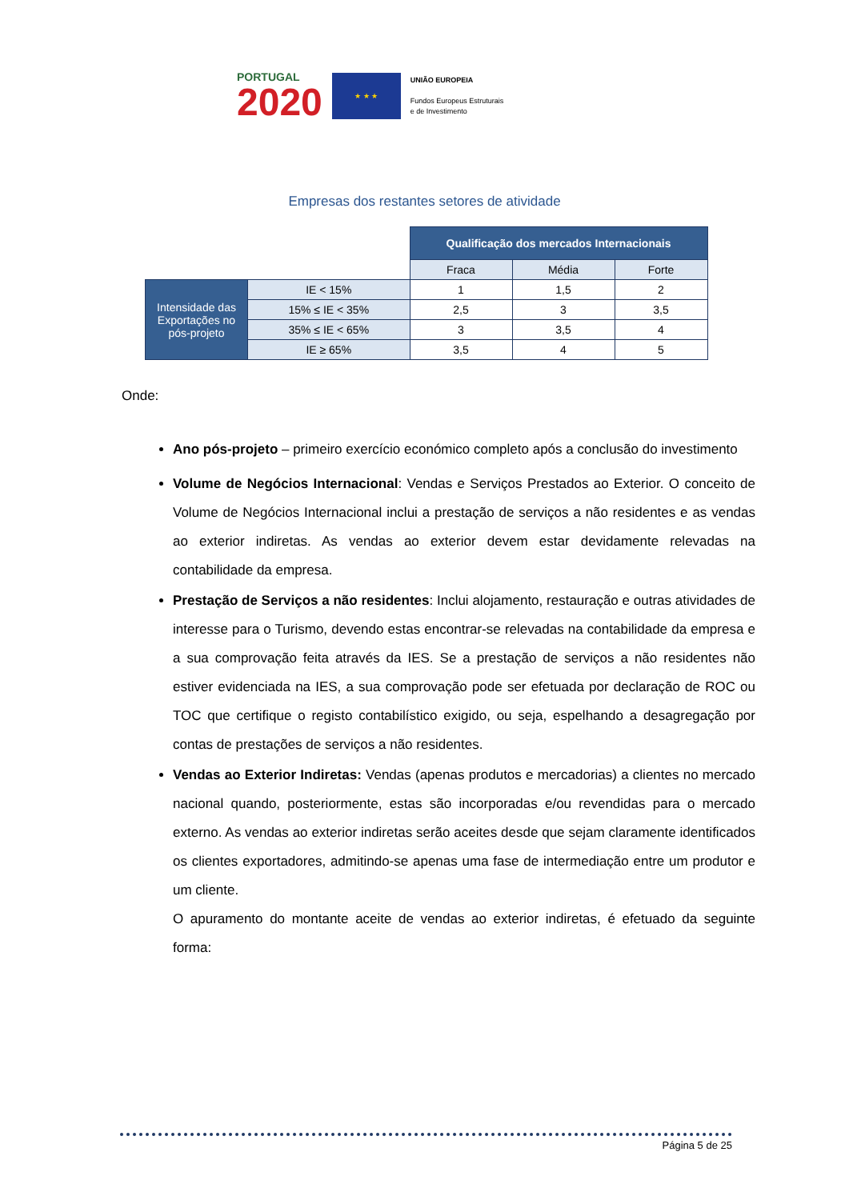PORTUGAL
2020
★ ★ ★
UNIÃO EUROPEIA
Fundos Europeus Estruturais
e de Investimento
Empresas dos restantes setores de atividade
| | | Qualificação dos mercados Internacionais | | |
| | | Fraca | Média | Forte |
| Intensidade das Exportações no pós-projeto | IE < 15% | 1 | 1,5 | 2 |
| | 15% ≤ IE < 35% | 2,5 | 3 | 3,5 |
| | 35% ≤ IE < 65% | 3 | 3,5 | 4 |
| | IE ≥ 65% | 3,5 | 4 | 5 |
Onde:
Ano pós-projeto – primeiro exercício económico completo após a conclusão do investimento
Volume de Negócios Internacional: Vendas e Serviços Prestados ao Exterior. O conceito de Volume de Negócios Internacional inclui a prestação de serviços a não residentes e as vendas ao exterior indiretas. As vendas ao exterior devem estar devidamente relevadas na contabilidade da empresa.
Prestação de Serviços a não residentes: Inclui alojamento, restauração e outras atividades de interesse para o Turismo, devendo estas encontrar-se relevadas na contabilidade da empresa e a sua comprovação feita através da IES. Se a prestação de serviços a não residentes não estiver evidenciada na IES, a sua comprovação pode ser efetuada por declaração de ROC ou TOC que certifique o registo contabilístico exigido, ou seja, espelhando a desagregação por contas de prestações de serviços a não residentes.
Vendas ao Exterior Indiretas: Vendas (apenas produtos e mercadorias) a clientes no mercado nacional quando, posteriormente, estas são incorporadas e/ou revendidas para o mercado externo. As vendas ao exterior indiretas serão aceites desde que sejam claramente identificados os clientes exportadores, admitindo-se apenas uma fase de intermediação entre um produtor e um cliente.
O apuramento do montante aceite de vendas ao exterior indiretas, é efetuado da seguinte forma:
Página 5 de 25